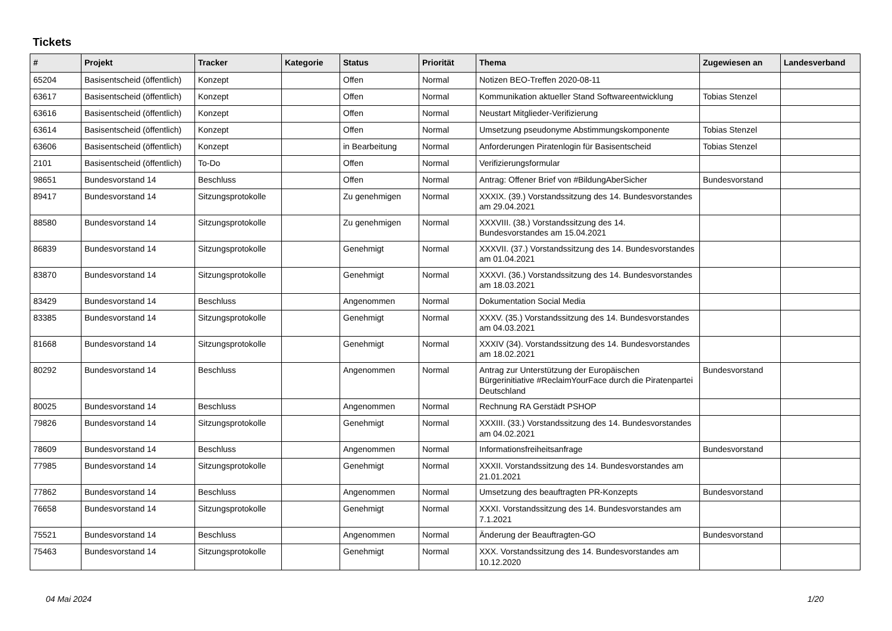Tickets
| # | Projekt | Tracker | Kategorie | Status | Priorität | Thema | Zugewiesen an | Landesverband |
| --- | --- | --- | --- | --- | --- | --- | --- | --- |
| 65204 | Basisentscheid (öffentlich) | Konzept | | Offen | Normal | Notizen BEO-Treffen 2020-08-11 | | |
| 63617 | Basisentscheid (öffentlich) | Konzept | | Offen | Normal | Kommunikation aktueller Stand Softwareentwicklung | Tobias Stenzel | |
| 63616 | Basisentscheid (öffentlich) | Konzept | | Offen | Normal | Neustart Mitglieder-Verifizierung | | |
| 63614 | Basisentscheid (öffentlich) | Konzept | | Offen | Normal | Umsetzung pseudonyme Abstimmungskomponente | Tobias Stenzel | |
| 63606 | Basisentscheid (öffentlich) | Konzept | | in Bearbeitung | Normal | Anforderungen Piratenlogin für Basisentscheid | Tobias Stenzel | |
| 2101 | Basisentscheid (öffentlich) | To-Do | | Offen | Normal | Verifizierungsformular | | |
| 98651 | Bundesvorstand 14 | Beschluss | | Offen | Normal | Antrag: Offener Brief von #BildungAberSicher | Bundesvorstand | |
| 89417 | Bundesvorstand 14 | Sitzungsprotokolle | | Zu genehmigen | Normal | XXXIX. (39.) Vorstandssitzung des 14. Bundesvorstandes am 29.04.2021 | | |
| 88580 | Bundesvorstand 14 | Sitzungsprotokolle | | Zu genehmigen | Normal | XXXVIII. (38.) Vorstandssitzung des 14. Bundesvorstandes am 15.04.2021 | | |
| 86839 | Bundesvorstand 14 | Sitzungsprotokolle | | Genehmigt | Normal | XXXVII. (37.) Vorstandssitzung des 14. Bundesvorstandes am 01.04.2021 | | |
| 83870 | Bundesvorstand 14 | Sitzungsprotokolle | | Genehmigt | Normal | XXXVI. (36.) Vorstandssitzung des 14. Bundesvorstandes am 18.03.2021 | | |
| 83429 | Bundesvorstand 14 | Beschluss | | Angenommen | Normal | Dokumentation Social Media | | |
| 83385 | Bundesvorstand 14 | Sitzungsprotokolle | | Genehmigt | Normal | XXXV. (35.) Vorstandssitzung des 14. Bundesvorstandes am 04.03.2021 | | |
| 81668 | Bundesvorstand 14 | Sitzungsprotokolle | | Genehmigt | Normal | XXXIV (34). Vorstandssitzung des 14. Bundesvorstandes am 18.02.2021 | | |
| 80292 | Bundesvorstand 14 | Beschluss | | Angenommen | Normal | Antrag zur Unterstützung der Europäischen Bürgerinitiative #ReclaimYourFace durch die Piratenpartei Deutschland | Bundesvorstand | |
| 80025 | Bundesvorstand 14 | Beschluss | | Angenommen | Normal | Rechnung RA Gerstädt PSHOP | | |
| 79826 | Bundesvorstand 14 | Sitzungsprotokolle | | Genehmigt | Normal | XXXIII. (33.) Vorstandssitzung des 14. Bundesvorstandes am 04.02.2021 | | |
| 78609 | Bundesvorstand 14 | Beschluss | | Angenommen | Normal | Informationsfreiheitsanfrage | Bundesvorstand | |
| 77985 | Bundesvorstand 14 | Sitzungsprotokolle | | Genehmigt | Normal | XXXII. Vorstandssitzung des 14. Bundesvorstandes am 21.01.2021 | | |
| 77862 | Bundesvorstand 14 | Beschluss | | Angenommen | Normal | Umsetzung des beauftragten PR-Konzepts | Bundesvorstand | |
| 76658 | Bundesvorstand 14 | Sitzungsprotokolle | | Genehmigt | Normal | XXXI. Vorstandssitzung des 14. Bundesvorstandes am 7.1.2021 | | |
| 75521 | Bundesvorstand 14 | Beschluss | | Angenommen | Normal | Änderung der Beauftragten-GO | Bundesvorstand | |
| 75463 | Bundesvorstand 14 | Sitzungsprotokolle | | Genehmigt | Normal | XXX. Vorstandssitzung des 14. Bundesvorstandes am 10.12.2020 | | |
04 Mai 2024 1/20